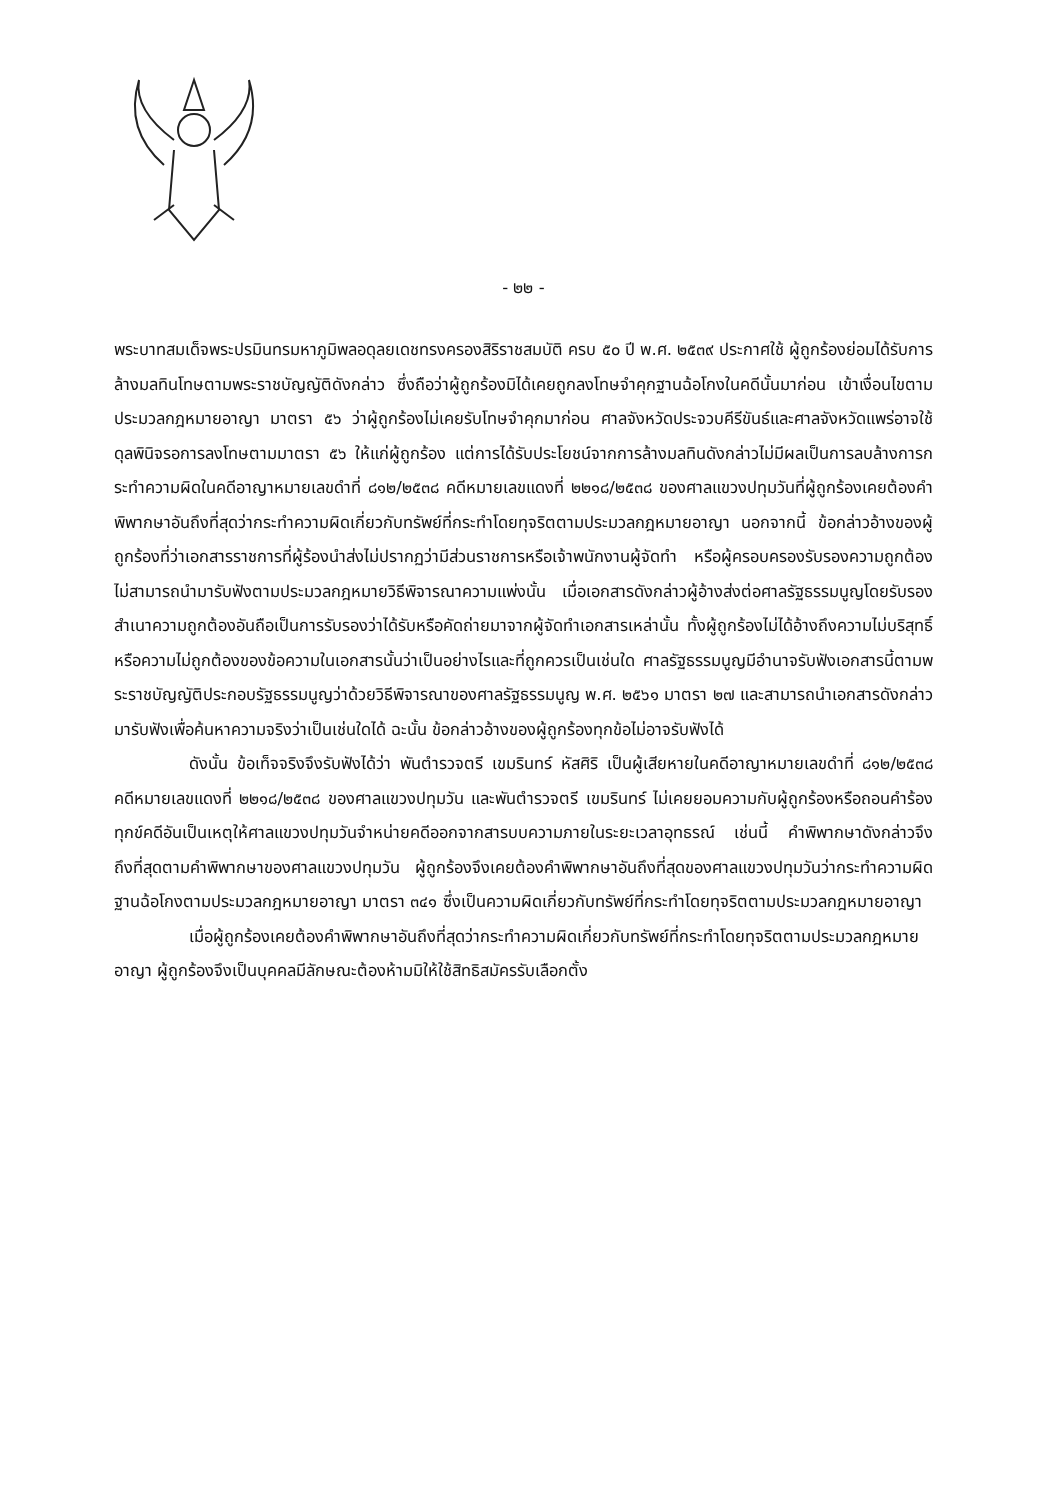- ๒๒ -
พระบาทสมเด็จพระปรมินทรมหาภูมิพลอดุลยเดชทรงครองสิริราชสมบัติ ครบ ๕๐ ปี พ.ศ. ๒๕๓๙ ประกาศใช้ ผู้ถูกร้องย่อมได้รับการล้างมลทินโทษตามพระราชบัญญัติดังกล่าว ซึ่งถือว่าผู้ถูกร้องมิได้เคยถูกลงโทษจำคุกฐานฉ้อโกงในคดีนั้นมาก่อน เข้าเงื่อนไขตามประมวลกฎหมายอาญา มาตรา ๕๖ ว่าผู้ถูกร้องไม่เคยรับโทษจำคุกมาก่อน ศาลจังหวัดประจวบคีรีขันธ์และศาลจังหวัดแพร่อาจใช้ดุลพินิจรอการลงโทษตามมาตรา ๕๖ ให้แก่ผู้ถูกร้อง แต่การได้รับประโยชน์จากการล้างมลทินดังกล่าวไม่มีผลเป็นการลบล้างการกระทำความผิดในคดีอาญาหมายเลขดำที่ ๘๑๒/๒๕๓๘ คดีหมายเลขแดงที่ ๒๒๑๘/๒๕๓๘ ของศาลแขวงปทุมวันที่ผู้ถูกร้องเคยต้องคำพิพากษาอันถึงที่สุดว่ากระทำความผิดเกี่ยวกับทรัพย์ที่กระทำโดยทุจริตตามประมวลกฎหมายอาญา นอกจากนี้ ข้อกล่าวอ้างของผู้ถูกร้องที่ว่าเอกสารราชการที่ผู้ร้องนำส่งไม่ปรากฏว่ามีส่วนราชการหรือเจ้าพนักงานผู้จัดทำ หรือผู้ครอบครองรับรองความถูกต้องไม่สามารถนำมารับฟังตามประมวลกฎหมายวิธีพิจารณาความแพ่งนั้น เมื่อเอกสารดังกล่าวผู้อ้างส่งต่อศาลรัฐธรรมนูญโดยรับรองสำเนาความถูกต้องอันถือเป็นการรับรองว่าได้รับหรือคัดถ่ายมาจากผู้จัดทำเอกสารเหล่านั้น ทั้งผู้ถูกร้องไม่ได้อ้างถึงความไม่บริสุทธิ์หรือความไม่ถูกต้องของข้อความในเอกสารนั้นว่าเป็นอย่างไรและที่ถูกควรเป็นเช่นใด ศาลรัฐธรรมนูญมีอำนาจรับฟังเอกสารนี้ตามพระราชบัญญัติประกอบรัฐธรรมนูญว่าด้วยวิธีพิจารณาของศาลรัฐธรรมนูญ พ.ศ. ๒๕๖๑ มาตรา ๒๗ และสามารถนำเอกสารดังกล่าวมารับฟังเพื่อค้นหาความจริงว่าเป็นเช่นใดได้ ฉะนั้น ข้อกล่าวอ้างของผู้ถูกร้องทุกข้อไม่อาจรับฟังได้
ดังนั้น ข้อเท็จจริงจึงรับฟังได้ว่า พันตำรวจตรี เขมรินทร์ หัสศิริ เป็นผู้เสียหายในคดีอาญาหมายเลขดำที่ ๘๑๒/๒๕๓๘ คดีหมายเลขแดงที่ ๒๒๑๘/๒๕๓๘ ของศาลแขวงปทุมวัน และพันตำรวจตรี เขมรินทร์ ไม่เคยยอมความกับผู้ถูกร้องหรือถอนคำร้องทุกข์คดีอันเป็นเหตุให้ศาลแขวงปทุมวันจำหน่ายคดีออกจากสารบบความภายในระยะเวลาอุทธรณ์ เช่นนี้ คำพิพากษาดังกล่าวจึงถึงที่สุดตามคำพิพากษาของศาลแขวงปทุมวัน ผู้ถูกร้องจึงเคยต้องคำพิพากษาอันถึงที่สุดของศาลแขวงปทุมวันว่ากระทำความผิดฐานฉ้อโกงตามประมวลกฎหมายอาญา มาตรา ๓๔๑ ซึ่งเป็นความผิดเกี่ยวกับทรัพย์ที่กระทำโดยทุจริตตามประมวลกฎหมายอาญา
เมื่อผู้ถูกร้องเคยต้องคำพิพากษาอันถึงที่สุดว่ากระทำความผิดเกี่ยวกับทรัพย์ที่กระทำโดยทุจริตตามประมวลกฎหมายอาญา ผู้ถูกร้องจึงเป็นบุคคลมีลักษณะต้องห้ามมิให้ใช้สิทธิสมัครรับเลือกตั้ง